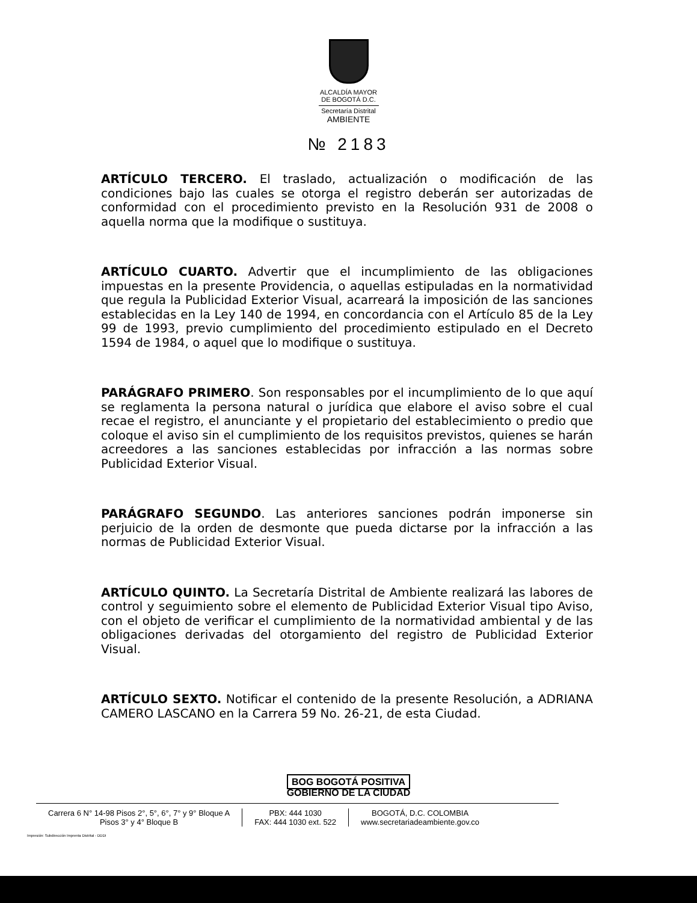ALCALDÍA MAYOR
DE BOGOTÁ D.C.
Secretaría Distrital
AMBIENTE
№ 2183
ARTÍCULO TERCERO. El traslado, actualización o modificación de las condiciones bajo las cuales se otorga el registro deberán ser autorizadas de conformidad con el procedimiento previsto en la Resolución 931 de 2008 o aquella norma que la modifique o sustituya.
ARTÍCULO CUARTO. Advertir que el incumplimiento de las obligaciones impuestas en la presente Providencia, o aquellas estipuladas en la normatividad que regula la Publicidad Exterior Visual, acarreará la imposición de las sanciones establecidas en la Ley 140 de 1994, en concordancia con el Artículo 85 de la Ley 99 de 1993, previo cumplimiento del procedimiento estipulado en el Decreto 1594 de 1984, o aquel que lo modifique o sustituya.
PARÁGRAFO PRIMERO. Son responsables por el incumplimiento de lo que aquí se reglamenta la persona natural o jurídica que elabore el aviso sobre el cual recae el registro, el anunciante y el propietario del establecimiento o predio que coloque el aviso sin el cumplimiento de los requisitos previstos, quienes se harán acreedores a las sanciones establecidas por infracción a las normas sobre Publicidad Exterior Visual.
PARÁGRAFO SEGUNDO. Las anteriores sanciones podrán imponerse sin perjuicio de la orden de desmonte que pueda dictarse por la infracción a las normas de Publicidad Exterior Visual.
ARTÍCULO QUINTO. La Secretaría Distrital de Ambiente realizará las labores de control y seguimiento sobre el elemento de Publicidad Exterior Visual tipo Aviso, con el objeto de verificar el cumplimiento de la normatividad ambiental y de las obligaciones derivadas del otorgamiento del registro de Publicidad Exterior Visual.
ARTÍCULO SEXTO. Notificar el contenido de la presente Resolución, a ADRIANA CAMERO LASCANO en la Carrera 59 No. 26-21, de esta Ciudad.
BOG BOGOTÁ POSITIVA
GOBIERNO DE LA CIUDAD
Carrera 6 N° 14-98 Pisos 2°, 5°, 6°, 7° y 9° Bloque A
Pisos 3° y 4° Bloque B
PBX: 444 1030
FAX: 444 1030 ext. 522
BOGOTÁ, D.C. COLOMBIA
www.secretariadeambiente.gov.co
Impresión: Subdirección Imprenta Distrital - DDDI